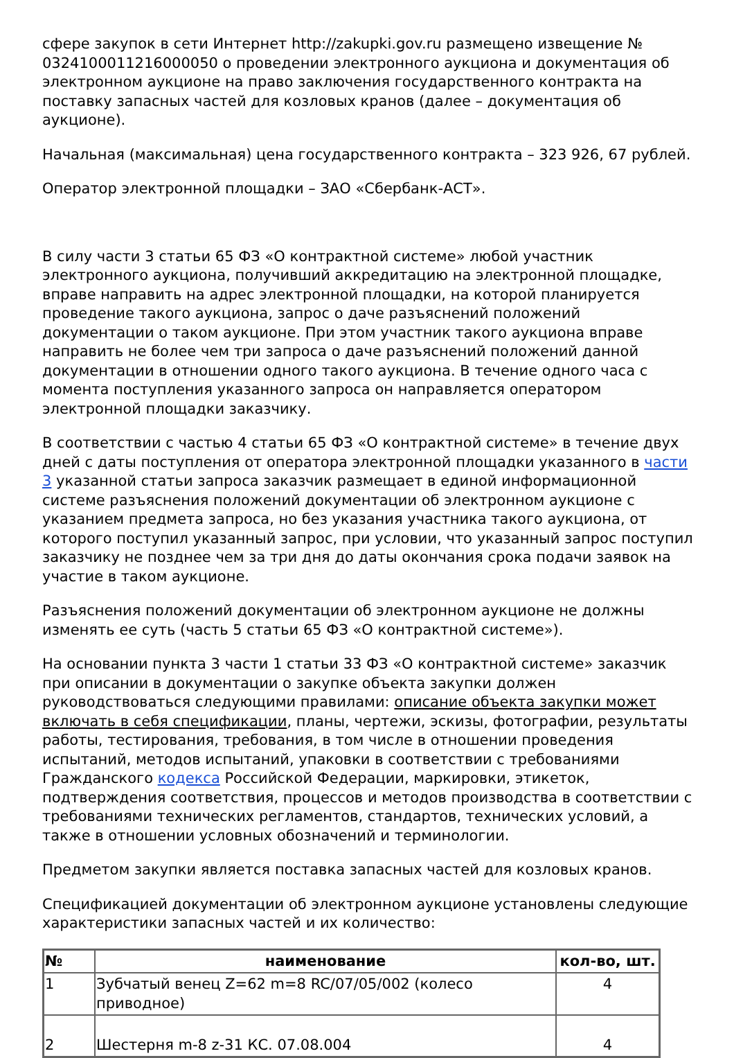сфере закупок в сети Интернет http://zakupki.gov.ru размещено извещение № 0324100011216000050 о проведении электронного аукциона и документация об электронном аукционе на право заключения государственного контракта на поставку запасных частей для козловых кранов (далее – документация об аукционе).
Начальная (максимальная) цена государственного контракта – 323 926, 67 рублей.
Оператор электронной площадки – ЗАО «Сбербанк-АСТ».
В силу части 3 статьи 65 ФЗ «О контрактной системе» любой участник электронного аукциона, получивший аккредитацию на электронной площадке, вправе направить на адрес электронной площадки, на которой планируется проведение такого аукциона, запрос о даче разъяснений положений документации о таком аукционе. При этом участник такого аукциона вправе направить не более чем три запроса о даче разъяснений положений данной документации в отношении одного такого аукциона. В течение одного часа с момента поступления указанного запроса он направляется оператором электронной площадки заказчику.
В соответствии с частью 4 статьи 65 ФЗ «О контрактной системе» в течение двух дней с даты поступления от оператора электронной площадки указанного в части 3 указанной статьи запроса заказчик размещает в единой информационной системе разъяснения положений документации об электронном аукционе с указанием предмета запроса, но без указания участника такого аукциона, от которого поступил указанный запрос, при условии, что указанный запрос поступил заказчику не позднее чем за три дня до даты окончания срока подачи заявок на участие в таком аукционе.
Разъяснения положений документации об электронном аукционе не должны изменять ее суть (часть 5 статьи 65 ФЗ «О контрактной системе»).
На основании пункта 3 части 1 статьи 33 ФЗ «О контрактной системе» заказчик при описании в документации о закупке объекта закупки должен руководствоваться следующими правилами: описание объекта закупки может включать в себя спецификации, планы, чертежи, эскизы, фотографии, результаты работы, тестирования, требования, в том числе в отношении проведения испытаний, методов испытаний, упаковки в соответствии с требованиями Гражданского кодекса Российской Федерации, маркировки, этикеток, подтверждения соответствия, процессов и методов производства в соответствии с требованиями технических регламентов, стандартов, технических условий, а также в отношении условных обозначений и терминологии.
Предметом закупки является поставка запасных частей для козловых кранов.
Спецификацией документации об электронном аукционе установлены следующие характеристики запасных частей и их количество:
| № | наименование | кол-во, шт. |
| --- | --- | --- |
| 1 | Зубчатый венец Z=62 m=8 RC/07/05/002 (колесо приводное) | 4 |
| 2 | Шестерня m-8 z-31 КС. 07.08.004 | 4 |